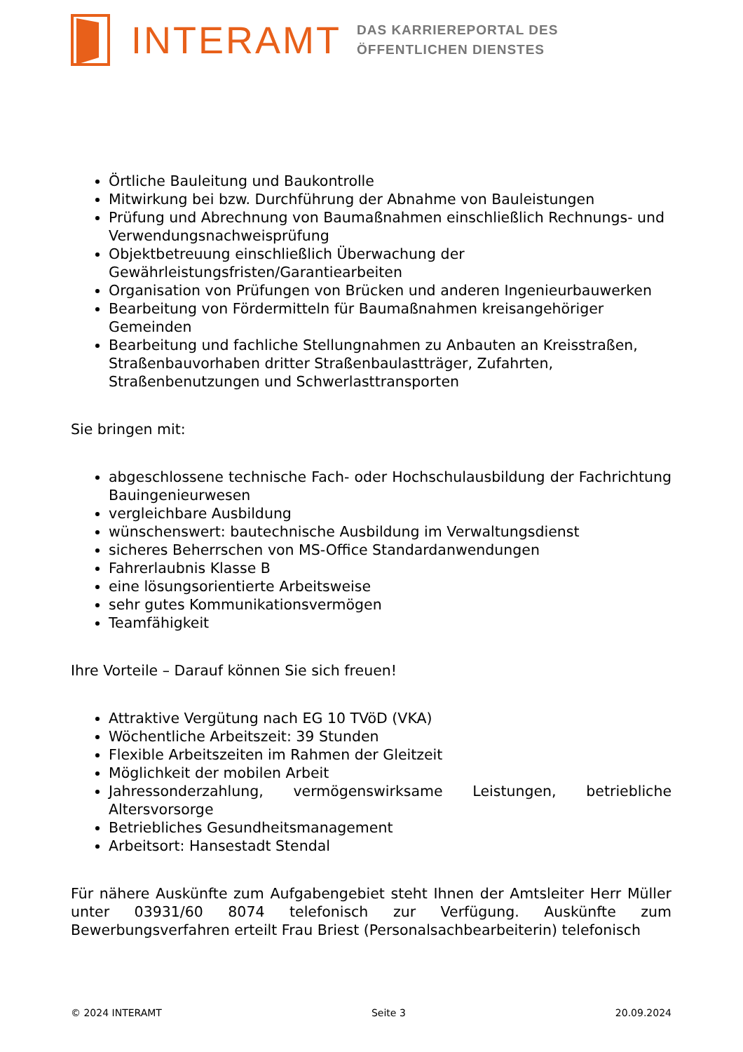INTERAMT
DAS KARRIEREPORTAL DES
ÖFFENTLICHEN DIENSTES
Örtliche Bauleitung und Baukontrolle
Mitwirkung bei bzw. Durchführung der Abnahme von Bauleistungen
Prüfung und Abrechnung von Baumaßnahmen einschließlich Rechnungs- und Verwendungsnachweisprüfung
Objektbetreuung einschließlich Überwachung der Gewährleistungsfristen/Garantiearbeiten
Organisation von Prüfungen von Brücken und anderen Ingenieurbauwerken
Bearbeitung von Fördermitteln für Baumaßnahmen kreisangehöriger Gemeinden
Bearbeitung und fachliche Stellungnahmen zu Anbauten an Kreisstraßen, Straßenbauvorhaben dritter Straßenbaulastträger, Zufahrten, Straßenbenutzungen und Schwerlasttransporten
Sie bringen mit:
abgeschlossene technische Fach- oder Hochschulausbildung der Fachrichtung Bauingenieurwesen
vergleichbare Ausbildung
wünschenswert: bautechnische Ausbildung im Verwaltungsdienst
sicheres Beherrschen von MS-Office Standardanwendungen
Fahrerlaubnis Klasse B
eine lösungsorientierte Arbeitsweise
sehr gutes Kommunikationsvermögen
Teamfähigkeit
Ihre Vorteile – Darauf können Sie sich freuen!
Attraktive Vergütung nach EG 10 TVöD (VKA)
Wöchentliche Arbeitszeit: 39 Stunden
Flexible Arbeitszeiten im Rahmen der Gleitzeit
Möglichkeit der mobilen Arbeit
Jahressonderzahlung, vermögenswirksame Leistungen, betriebliche Altersvorsorge
Betriebliches Gesundheitsmanagement
Arbeitsort: Hansestadt Stendal
Für nähere Auskünfte zum Aufgabengebiet steht Ihnen der Amtsleiter Herr Müller unter 03931/60 8074 telefonisch zur Verfügung. Auskünfte zum Bewerbungsverfahren erteilt Frau Briest (Personalsachbearbeiterin) telefonisch
© 2024 INTERAMT Seite 3 20.09.2024